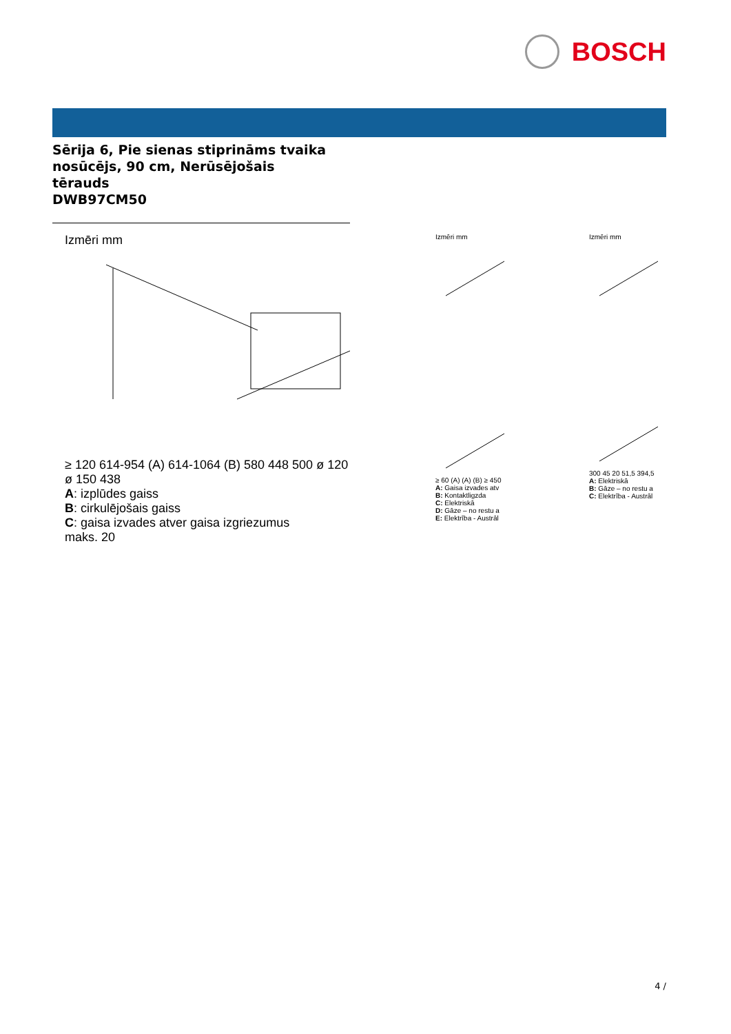BOSCH
Sērija 6, Pie sienas stiprināms tvaika
nosūcējs, 90 cm, Nerūsējošais
tērauds
DWB97CM50
Izmēri mm
≥ 120 614-954 (A) 614-1064 (B) 580 448 500 ø 120 ø 150 438
A: izplūdes gaiss
B: cirkulējošais gaiss
C: gaisa izvades atver gaisa izgriezumus
maks. 20
Izmēri mm
≥ 60 (A) (A) (B) ≥ 450
A: Gaisa izvades atv
B: Kontaktligzda
C: Elektriskā
D: Gāze – no restu a
E: Elektrība - Austrāl
Izmēri mm
300 45 20 51,5 394,5
A: Elektriskā
B: Gāze – no restu a
C: Elektrība - Austrāl
4 /